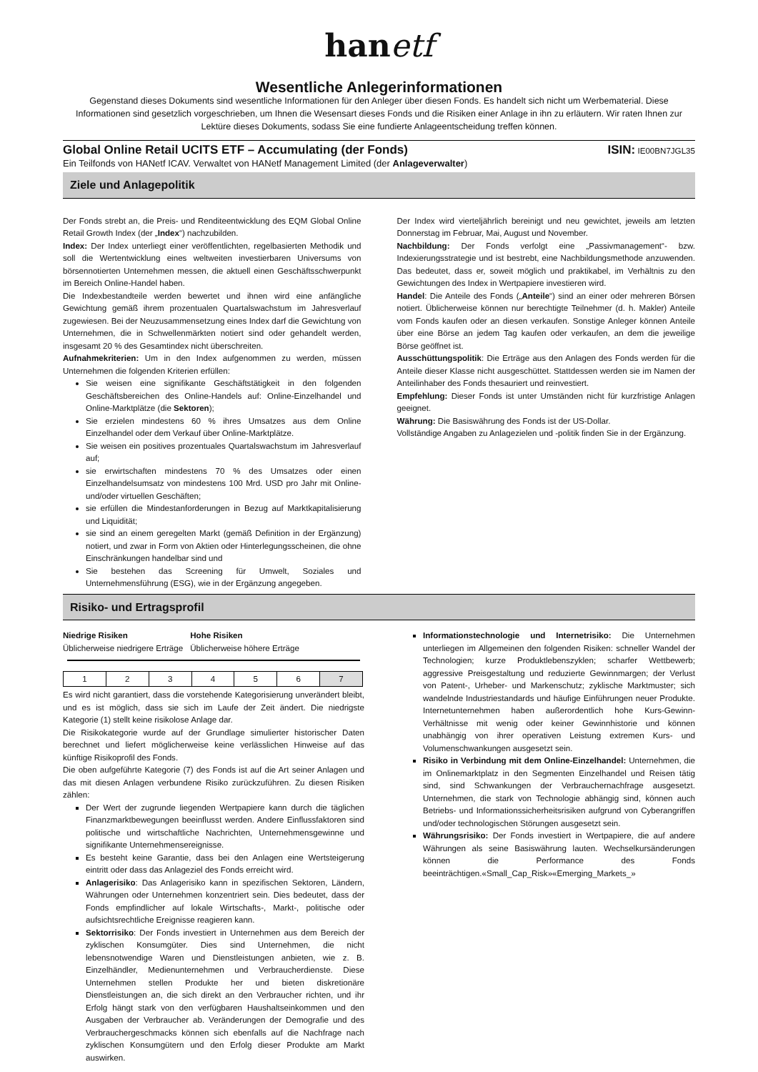hanetf
Wesentliche Anlegerinformationen
Gegenstand dieses Dokuments sind wesentliche Informationen für den Anleger über diesen Fonds. Es handelt sich nicht um Werbematerial. Diese Informationen sind gesetzlich vorgeschrieben, um Ihnen die Wesensart dieses Fonds und die Risiken einer Anlage in ihn zu erläutern. Wir raten Ihnen zur Lektüre dieses Dokuments, sodass Sie eine fundierte Anlageentscheidung treffen können.
Global Online Retail UCITS ETF – Accumulating (der Fonds) ISIN: IE00BN7JGL35
Ein Teilfonds von HANetf ICAV. Verwaltet von HANetf Management Limited (der Anlageverwalter)
Ziele und Anlagepolitik
Der Fonds strebt an, die Preis- und Renditeentwicklung des EQM Global Online Retail Growth Index (der „Index“) nachzubilden.
Index: Der Index unterliegt einer veröffentlichten, regelbasierten Methodik und soll die Wertentwicklung eines weltweiten investierbaren Universums von börsennotierten Unternehmen messen, die aktuell einen Geschäftsschwerpunkt im Bereich Online-Handel haben.
Die Indexbestandteile werden bewertet und ihnen wird eine anfängliche Gewichtung gemäß ihrem prozentualen Quartalswachstum im Jahresverlauf zugewiesen. Bei der Neuzusammensetzung eines Index darf die Gewichtung von Unternehmen, die in Schwellenmärkten notiert sind oder gehandelt werden, insgesamt 20 % des Gesamtindex nicht überschreiten.
Aufnahmekriterien: Um in den Index aufgenommen zu werden, müssen Unternehmen die folgenden Kriterien erfüllen:
Sie weisen eine signifikante Geschäftstätigkeit in den folgenden Geschäftsbereichen des Online-Handels auf: Online-Einzelhandel und Online-Marktplätze (die Sektoren);
Sie erzielen mindestens 60 % ihres Umsatzes aus dem Online Einzelhandel oder dem Verkauf über Online-Marktplätze.
Sie weisen ein positives prozentuales Quartalswachstum im Jahresverlauf auf;
sie erwirtschaften mindestens 70 % des Umsatzes oder einen Einzelhandelsumsatz von mindestens 100 Mrd. USD pro Jahr mit Online- und/oder virtuellen Geschäften;
sie erfüllen die Mindestanforderungen in Bezug auf Marktkapitalisierung und Liquidität;
sie sind an einem geregelten Markt (gemäß Definition in der Ergänzung) notiert, und zwar in Form von Aktien oder Hinterlegungsscheinen, die ohne Einschränkungen handelbar sind und
Sie bestehen das Screening für Umwelt, Soziales und Unternehmensführung (ESG), wie in der Ergänzung angegeben.
Der Index wird vierteljährlich bereinigt und neu gewichtet, jeweils am letzten Donnerstag im Februar, Mai, August und November.
Nachbildung: Der Fonds verfolgt eine „Passivmanagement“- bzw. Indexierungsstrategie und ist bestrebt, eine Nachbildungsmethode anzuwenden. Das bedeutet, dass er, soweit möglich und praktikabel, im Verhältnis zu den Gewichtungen des Index in Wertpapiere investieren wird.
Handel: Die Anteile des Fonds („Anteile“) sind an einer oder mehreren Börsen notiert. Üblicherweise können nur berechtigte Teilnehmer (d. h. Makler) Anteile vom Fonds kaufen oder an diesen verkaufen. Sonstige Anleger können Anteile über eine Börse an jedem Tag kaufen oder verkaufen, an dem die jeweilige Börse geöffnet ist.
Ausschüttungspolitik: Die Erträge aus den Anlagen des Fonds werden für die Anteile dieser Klasse nicht ausgeschüttet. Stattdessen werden sie im Namen der Anteilinhaber des Fonds thesauriert und reinvestiert.
Empfehlung: Dieser Fonds ist unter Umständen nicht für kurzfristige Anlagen geeignet.
Währung: Die Basiswährung des Fonds ist der US-Dollar.
Vollständige Angaben zu Anlagezielen und -politik finden Sie in der Ergänzung.
Risiko- und Ertragsprofil
Niedrige Risiken
Üblicherweise niedrigere Erträge
Hohe Risiken
Üblicherweise höhere Erträge
| 1 | 2 | 3 | 4 | 5 | 6 | 7 |
Es wird nicht garantiert, dass die vorstehende Kategorisierung unverändert bleibt, und es ist möglich, dass sie sich im Laufe der Zeit ändert. Die niedrigste Kategorie (1) stellt keine risikolose Anlage dar.
Die Risikokategorie wurde auf der Grundlage simulierter historischer Daten berechnet und liefert möglicherweise keine verlässlichen Hinweise auf das künftige Risikoprofil des Fonds.
Die oben aufgeführte Kategorie (7) des Fonds ist auf die Art seiner Anlagen und das mit diesen Anlagen verbundene Risiko zurückzuführen. Zu diesen Risiken zählen:
Der Wert der zugrunde liegenden Wertpapiere kann durch die täglichen Finanzmarktbewegungen beeinflusst werden. Andere Einflussfaktoren sind politische und wirtschaftliche Nachrichten, Unternehmensgewinne und signifikante Unternehmensereignisse.
Es besteht keine Garantie, dass bei den Anlagen eine Wertsteigerung eintritt oder dass das Anlageziel des Fonds erreicht wird.
Anlagerisiko: Das Anlagerisiko kann in spezifischen Sektoren, Ländern, Währungen oder Unternehmen konzentriert sein. Dies bedeutet, dass der Fonds empfindlicher auf lokale Wirtschafts-, Markt-, politische oder aufsichtsrechtliche Ereignisse reagieren kann.
Sektorrisiko: Der Fonds investiert in Unternehmen aus dem Bereich der zyklischen Konsumgüter. Dies sind Unternehmen, die nicht lebensnotwendige Waren und Dienstleistungen anbieten, wie z. B. Einzelhändler, Medienunternehmen und Verbraucherdienste. Diese Unternehmen stellen Produkte her und bieten diskretionäre Dienstleistungen an, die sich direkt an den Verbraucher richten, und ihr Erfolg hängt stark von den verfügbaren Haushaltseinkommen und den Ausgaben der Verbraucher ab. Veränderungen der Demografie und des Verbrauchergeschmacks können sich ebenfalls auf die Nachfrage nach zyklischen Konsumgütern und den Erfolg dieser Produkte am Markt auswirken.
Informationstechnologie und Internetrisiko: Die Unternehmen unterliegen im Allgemeinen den folgenden Risiken: schneller Wandel der Technologien; kurze Produktlebenszyklen; scharfer Wettbewerb; aggressive Preisgestaltung und reduzierte Gewinnmargen; der Verlust von Patent-, Urheber- und Markenschutz; zyklische Marktmuster; sich wandelnde Industriestandards und häufige Einführungen neuer Produkte. Internetunternehmen haben außerordentlich hohe Kurs-Gewinn-Verhältnisse mit wenig oder keiner Gewinnhistorie und können unabhängig von ihrer operativen Leistung extremen Kurs- und Volumenschwankungen ausgesetzt sein.
Risiko in Verbindung mit dem Online-Einzelhandel: Unternehmen, die im Onlinemarktplatz in den Segmenten Einzelhandel und Reisen tätig sind, sind Schwankungen der Verbrauchernachfrage ausgesetzt. Unternehmen, die stark von Technologie abhängig sind, können auch Betriebs- und Informationssicherheitsrisiken aufgrund von Cyberangriffen und/oder technologischen Störungen ausgesetzt sein.
Währungsrisiko: Der Fonds investiert in Wertpapiere, die auf andere Währungen als seine Basiswährung lauten. Wechselkursänderungen können die Performance des Fonds beeinträchtigen.«Small_Cap_Risk»«Emerging_Markets_»